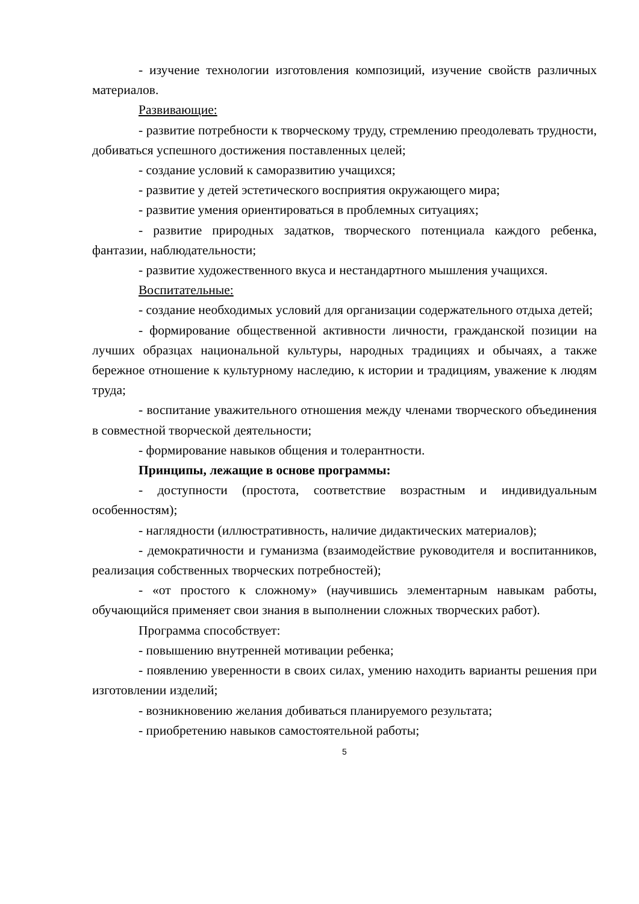- изучение технологии изготовления композиций, изучение свойств различных материалов.
Развивающие:
- развитие потребности к творческому труду, стремлению преодолевать трудности, добиваться успешного достижения поставленных целей;
- создание условий к саморазвитию учащихся;
- развитие у детей эстетического восприятия окружающего мира;
- развитие умения ориентироваться в проблемных ситуациях;
- развитие природных задатков, творческого потенциала каждого ребенка, фантазии, наблюдательности;
- развитие художественного вкуса и нестандартного мышления учащихся.
Воспитательные:
- создание необходимых условий для организации содержательного отдыха детей;
- формирование общественной активности личности, гражданской позиции на лучших образцах национальной культуры, народных традициях и обычаях, а также бережное отношение к культурному наследию, к истории и традициям, уважение к людям труда;
- воспитание уважительного отношения между членами творческого объединения в совместной творческой деятельности;
- формирование навыков общения и толерантности.
Принципы, лежащие в основе программы:
- доступности (простота, соответствие возрастным и индивидуальным особенностям);
- наглядности (иллюстративность, наличие дидактических материалов);
- демократичности и гуманизма (взаимодействие руководителя и воспитанников, реализация собственных творческих потребностей);
- «от простого к сложному» (научившись элементарным навыкам работы, обучающийся применяет свои знания в выполнении сложных творческих работ).
Программа способствует:
- повышению внутренней мотивации ребенка;
- появлению уверенности в своих силах, умению находить варианты решения при изготовлении изделий;
- возникновению желания добиваться планируемого результата;
- приобретению навыков самостоятельной работы;
5